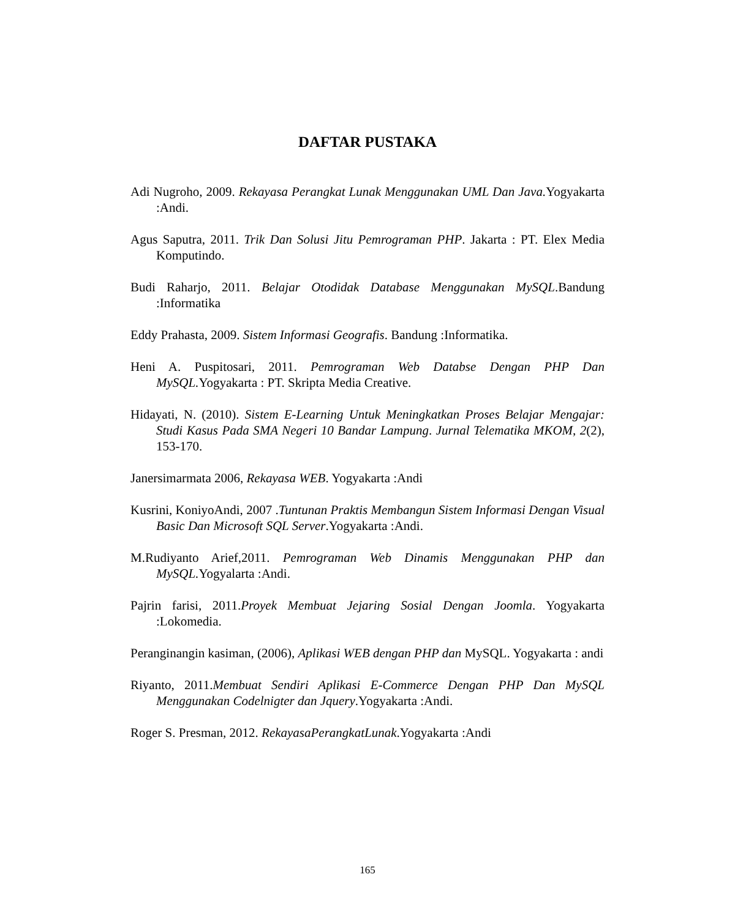DAFTAR PUSTAKA
Adi Nugroho, 2009. Rekayasa Perangkat Lunak Menggunakan UML Dan Java. Yogyakarta :Andi.
Agus Saputra, 2011. Trik Dan Solusi Jitu Pemrograman PHP. Jakarta : PT. Elex Media Komputindo.
Budi Raharjo, 2011. Belajar Otodidak Database Menggunakan MySQL.Bandung :Informatika
Eddy Prahasta, 2009. Sistem Informasi Geografis. Bandung :Informatika.
Heni A. Puspitosari, 2011. Pemrograman Web Databse Dengan PHP Dan MySQL. Yogyakarta : PT. Skripta Media Creative.
Hidayati, N. (2010). Sistem E-Learning Untuk Meningkatkan Proses Belajar Mengajar: Studi Kasus Pada SMA Negeri 10 Bandar Lampung. Jurnal Telematika MKOM, 2(2), 153-170.
Janersimarmata 2006, Rekayasa WEB. Yogyakarta :Andi
Kusrini, KoniyoAndi, 2007 .Tuntunan Praktis Membangun Sistem Informasi Dengan Visual Basic Dan Microsoft SQL Server.Yogyakarta :Andi.
M.Rudiyanto Arief,2011. Pemrograman Web Dinamis Menggunakan PHP dan MySQL. Yogyalarta :Andi.
Pajrin farisi, 2011.Proyek Membuat Jejaring Sosial Dengan Joomla. Yogyakarta :Lokomedia.
Peranginangin kasiman, (2006), Aplikasi WEB dengan PHP dan MySQL. Yogyakarta : andi
Riyanto, 2011.Membuat Sendiri Aplikasi E-Commerce Dengan PHP Dan MySQL Menggunakan Codelnigter dan Jquery.Yogyakarta :Andi.
Roger S. Presman, 2012. RekayasaPerangkatLunak.Yogyakarta :Andi
165